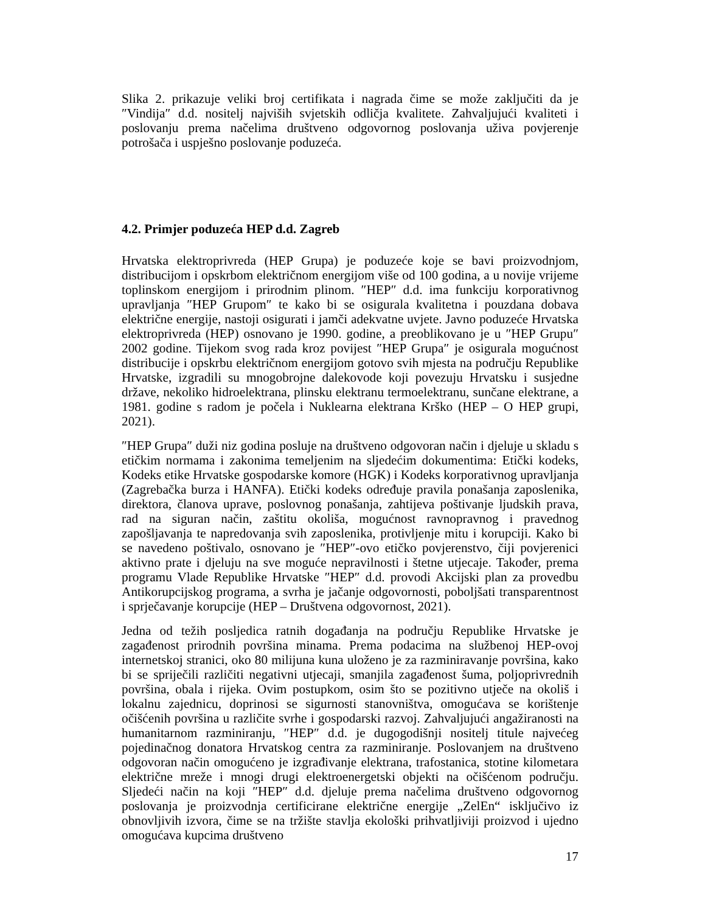Slika 2. prikazuje veliki broj certifikata i nagrada čime se može zaključiti da je ″Vindija″ d.d. nositelj najviših svjetskih odličja kvalitete. Zahvaljujući kvaliteti i poslovanju prema načelima društveno odgovornog poslovanja uživa povjerenje potrošača i uspješno poslovanje poduzeća.
4.2. Primjer poduzeća HEP d.d. Zagreb
Hrvatska elektroprivreda (HEP Grupa) je poduzeće koje se bavi proizvodnjom, distribucijom i opskrbom električnom energijom više od 100 godina, a u novije vrijeme toplinskom energijom i prirodnim plinom. ″HEP″ d.d. ima funkciju korporativnog upravljanja ″HEP Grupom″ te kako bi se osigurala kvalitetna i pouzdana dobava električne energije, nastoji osigurati i jamči adekvatne uvjete. Javno poduzeće Hrvatska elektroprivreda (HEP) osnovano je 1990. godine, a preoblikovano je u ″HEP Grupu″ 2002 godine. Tijekom svog rada kroz povijest ″HEP Grupa″ je osigurala mogućnost distribucije i opskrbu električnom energijom gotovo svih mjesta na području Republike Hrvatske, izgradili su mnogobrojne dalekovode koji povezuju Hrvatsku i susjedne države, nekoliko hidroelektrana, plinsku elektranu termoelektranu, sunčane elektrane, a 1981. godine s radom je počela i Nuklearna elektrana Krško (HEP – O HEP grupi, 2021).
″HEP Grupa″ duži niz godina posluje na društveno odgovoran način i djeluje u skladu s etičkim normama i zakonima temeljenim na sljedećim dokumentima: Etički kodeks, Kodeks etike Hrvatske gospodarske komore (HGK) i Kodeks korporativnog upravljanja (Zagrebačka burza i HANFA). Etički kodeks određuje pravila ponašanja zaposlenika, direktora, članova uprave, poslovnog ponašanja, zahtijeva poštivanje ljudskih prava, rad na siguran način, zaštitu okoliša, mogućnost ravnopravnog i pravednog zapošljavanja te napredovanja svih zaposlenika, protivljenje mitu i korupciji. Kako bi se navedeno poštivalo, osnovano je ″HEP″-ovo etičko povjerenstvo, čiji povjerenici aktivno prate i djeluju na sve moguće nepravilnosti i štetne utjecaje. Također, prema programu Vlade Republike Hrvatske ″HEP″ d.d. provodi Akcijski plan za provedbu Antikorupcijskog programa, a svrha je jačanje odgovornosti, poboljšati transparentnost i sprječavanje korupcije (HEP – Društvena odgovornost, 2021).
Jedna od težih posljedica ratnih događanja na području Republike Hrvatske je zagađenost prirodnih površina minama. Prema podacima na službenoj HEP-ovoj internetskoj stranici, oko 80 milijuna kuna uloženo je za razminiravanje površina, kako bi se spriječili različiti negativni utjecaji, smanjila zagađenost šuma, poljoprivrednih površina, obala i rijeka. Ovim postupkom, osim što se pozitivno utječe na okoliš i lokalnu zajednicu, doprinosi se sigurnosti stanovništva, omogućava se korištenje očišćenih površina u različite svrhe i gospodarski razvoj. Zahvaljujući angažiranosti na humanitarnom razminiranju, ″HEP″ d.d. je dugogodišnji nositelj titule najvećeg pojedinačnog donatora Hrvatskog centra za razminiranje. Poslovanjem na društveno odgovoran način omogućeno je izgrađivanje elektrana, trafostanica, stotine kilometara električne mreže i mnogi drugi elektroenergetski objekti na očišćenom području. Sljedeći način na koji ″HEP″ d.d. djeluje prema načelima društveno odgovornog poslovanja je proizvodnja certificirane električne energije „ZelEn“ isključivo iz obnovljivih izvora, čime se na tržište stavlja ekološki prihvatljiviji proizvod i ujedno omogućava kupcima društveno
17